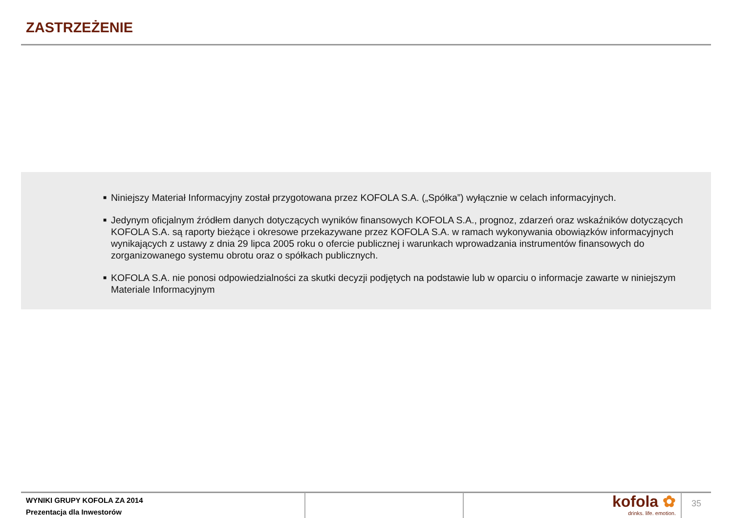ZASTRZEŻENIE
■ Niniejszy Materiał Informacyjny został przygotowana przez KOFOLA S.A. („Spółka”) wyłącznie w celach informacyjnych.
■ Jedynym oficjalnym źródłem danych dotyczących wyników finansowych KOFOLA S.A., prognoz, zdarzeń oraz wskaźników dotyczących KOFOLA S.A. są raporty bieżące i okresowe przekazywane przez KOFOLA S.A. w ramach wykonywania obowiązków informacyjnych wynikających z ustawy z dnia 29 lipca 2005 roku o ofercie publicznej i warunkach wprowadzania instrumentów finansowych do zorganizowanego systemu obrotu oraz o spółkach publicznych.
■ KOFOLA S.A. nie ponosi odpowiedzialności za skutki decyzji podjętych na podstawie lub w oparciu o informacje zawarte w niniejszym Materiale Informacyjnym
WYNIKI GRUPY KOFOLA ZA 2014
Prezentacja dla Inwestorów
kofola ✿
drinks. life. emotion.
35